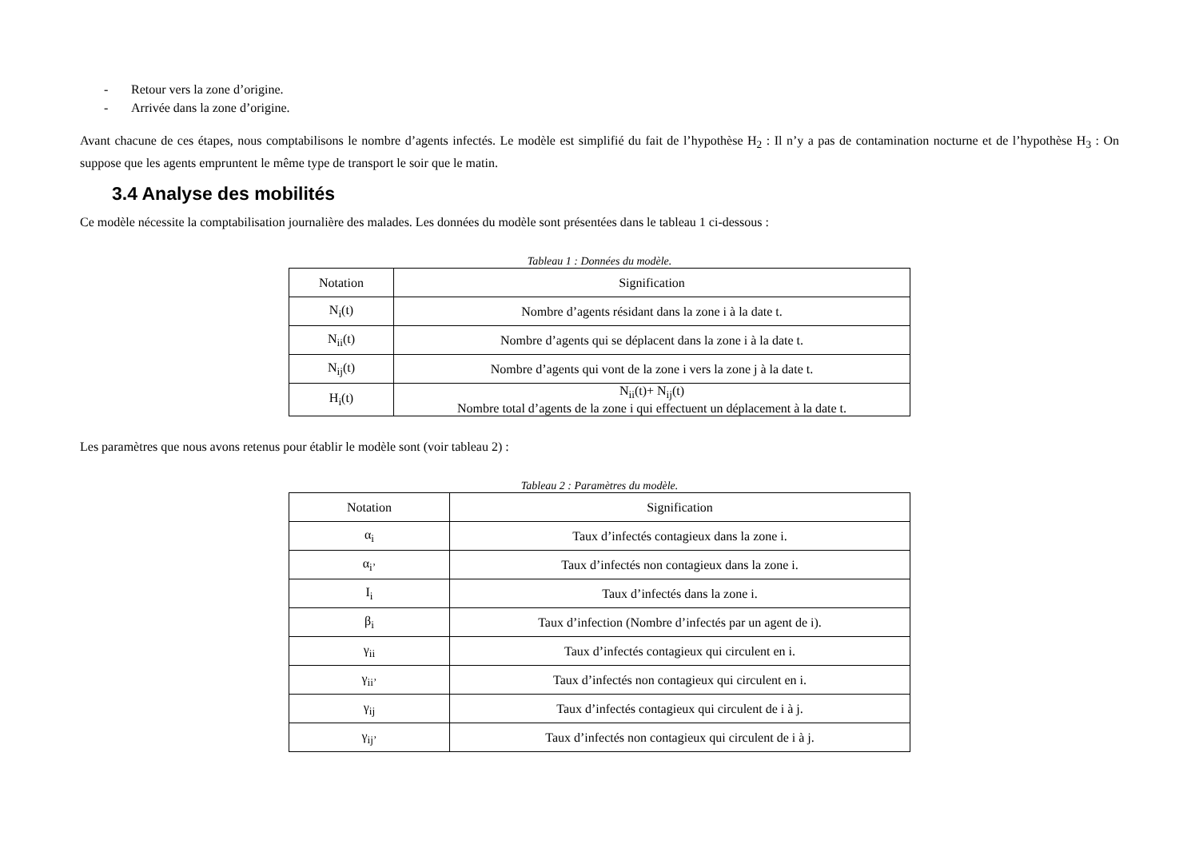- Retour vers la zone d’origine.
- Arrivée dans la zone d’origine.
Avant chacune de ces étapes, nous comptabilisons le nombre d’agents infectés. Le modèle est simplifié du fait de l’hypothèse H<sub>2</sub> : Il n’y a pas de contamination nocturne et de l’hypothèse H<sub>3</sub> : On suppose que les agents empruntent le même type de transport le soir que le matin.
3.4 Analyse des mobilités
Ce modèle nécessite la comptabilisation journalière des malades. Les données du modèle sont présentées dans le tableau 1 ci-dessous :
Tableau 1 : Données du modèle.
| Notation | Signification |
| --- | --- |
| N<sub>i</sub>(t) | Nombre d’agents résidant dans la zone i à la date t. |
| N<sub>ii</sub>(t) | Nombre d’agents qui se déplacent dans la zone i à la date t. |
| N<sub>ij</sub>(t) | Nombre d’agents qui vont de la zone i vers la zone j à la date t. |
| H<sub>i</sub>(t) | N<sub>ii</sub>(t)+ N<sub>ij</sub>(t) Nombre total d’agents de la zone i qui effectuent un déplacement à la date t. |
Les paramètres que nous avons retenus pour établir le modèle sont (voir tableau 2) :
Tableau 2 : Paramètres du modèle.
| Notation | Signification |
| --- | --- |
| α<sub>i</sub> | Taux d’infectés contagieux dans la zone i. |
| α<sub>i’</sub> | Taux d’infectés non contagieux dans la zone i. |
| I<sub>i</sub> | Taux d’infectés dans la zone i. |
| β<sub>i</sub> | Taux d’infection (Nombre d’infectés par un agent de i). |
| γ<sub>ii</sub> | Taux d’infectés contagieux qui circulent en i. |
| γ<sub>ii’</sub> | Taux d’infectés non contagieux qui circulent en i. |
| γ<sub>ij</sub> | Taux d’infectés contagieux qui circulent de i à j. |
| γ<sub>ij’</sub> | Taux d’infectés non contagieux qui circulent de i à j. |